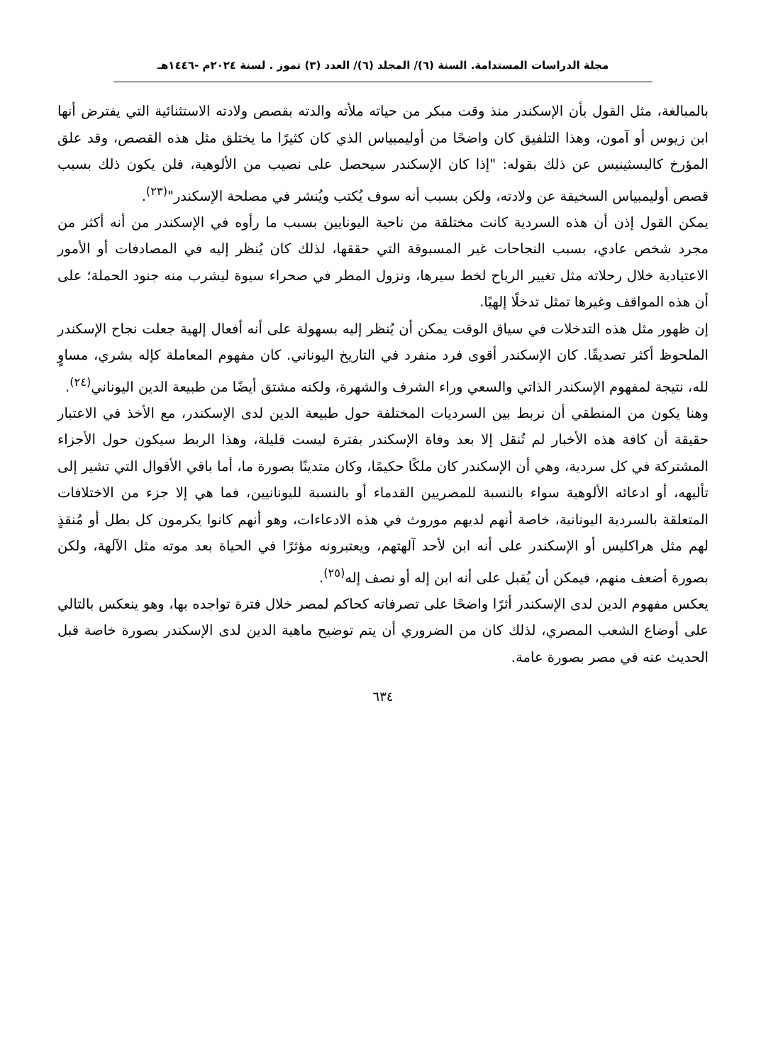مجلة الدراسات المستدامة. السنة (٦)/ المجلد (٦)/ العدد (٣) تموز . لسنة ٢٠٢٤م -١٤٤٦هـ
بالمبالغة، مثل القول بأن الإسكندر منذ وقت مبكر من حياته ملأته والدته بقصص ولادته الاستثنائية التي يفترض أنها ابن زيوس أو آمون، وهذا التلفيق كان واضحًا من أوليمبياس الذي كان كثيرًا ما يختلق مثل هذه القصص، وقد علق المؤرخ كاليسثينيس عن ذلك بقوله: "إذا كان الإسكندر سيحصل على نصيب من الألوهية، فلن يكون ذلك بسبب قصص أوليمبياس السخيفة عن ولادته، ولكن بسبب أنه سوف يُكتب ويُنشر في مصلحة الإسكندر"<sup>(٢٣)</sup>.
يمكن القول إذن أن هذه السردية كانت مختلقة من ناحية اليونايين بسبب ما رأوه في الإسكندر من أنه أكثر من مجرد شخص عادي، بسبب النجاحات غير المسبوقة التي حققها، لذلك كان يُنظر إليه في المصادفات أو الأمور الاعتيادية خلال رحلاته مثل تغيير الرياح لخط سيرها، ونزول المطر في صحراء سيوة ليشرب منه جنود الحملة؛ على أن هذه المواقف وغيرها تمثل تدخلًا إلهيًا.
إن ظهور مثل هذه التدخلات في سياق الوقت يمكن أن يُنظر إليه بسهولة على أنه أفعال إلهية جعلت نجاح الإسكندر الملحوظ أكثر تصديقًا. كان الإسكندر أقوى فرد منفرد في التاريخ اليوناني. كان مفهوم المعاملة كإله بشري، مساوٍ لله، نتيجة لمفهوم الإسكندر الذاتي والسعي وراء الشرف والشهرة، ولكنه مشتق أيضًا من طبيعة الدين اليوناني<sup>(٢٤)</sup>.
وهنا يكون من المنطقي أن نربط بين السرديات المختلفة حول طبيعة الدين لدى الإسكندر، مع الأخذ في الاعتبار حقيقة أن كافة هذه الأخبار لم تُنقل إلا بعد وفاة الإسكندر بفترة ليست قليلة، وهذا الربط سيكون حول الأجزاء المشتركة في كل سردية، وهي أن الإسكندر كان ملكًا حكيمًا، وكان متدينًا بصورة ما، أما باقي الأقوال التي تشير إلى تأليهه، أو ادعائه الألوهية سواء بالنسبة للمصريين القدماء أو بالنسبة لليونانيين، فما هي إلا جزء من الاختلافات المتعلقة بالسردية اليونانية، خاصة أنهم لديهم موروث في هذه الادعاءات، وهو أنهم كانوا يكرمون كل بطل أو مُنقذٍ لهم مثل هراكليس أو الإسكندر على أنه ابن لأحد آلهتهم، ويعتبرونه مؤثرًا في الحياة بعد موته مثل الآلهة، ولكن بصورة أضعف منهم، فيمكن أن يُقبل على أنه ابن إله أو نصف إله<sup>(٢٥)</sup>.
يعكس مفهوم الدين لدى الإسكندر أثرًا واضحًا على تصرفاته كحاكم لمصر خلال فترة تواجده بها، وهو ينعكس بالتالي على أوضاع الشعب المصري، لذلك كان من الضروري أن يتم توضيح ماهية الدين لدى الإسكندر بصورة خاصة قبل الحديث عنه في مصر بصورة عامة.
٦٣٤